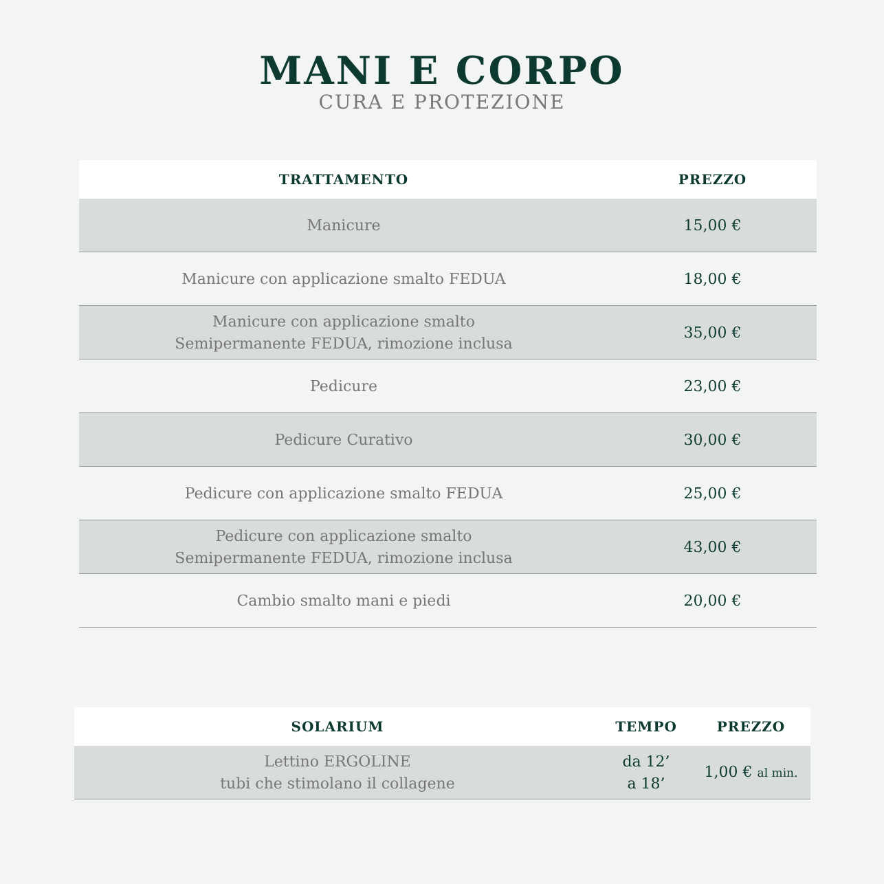MANI E CORPO
CURA E PROTEZIONE
| TRATTAMENTO | PREZZO |
| --- | --- |
| Manicure | 15,00 € |
| Manicure con applicazione smalto FEDUA | 18,00 € |
| Manicure con applicazione smalto Semipermanente FEDUA, rimozione inclusa | 35,00 € |
| Pedicure | 23,00 € |
| Pedicure Curativo | 30,00 € |
| Pedicure con applicazione smalto FEDUA | 25,00 € |
| Pedicure con applicazione smalto Semipermanente FEDUA, rimozione inclusa | 43,00 € |
| Cambio smalto mani e piedi | 20,00 € |
| SOLARIUM | TEMPO | PREZZO |
| --- | --- | --- |
| Lettino ERGOLINE tubi che stimolano il collagene | da 12’ a 18’ | 1,00 € al min. |